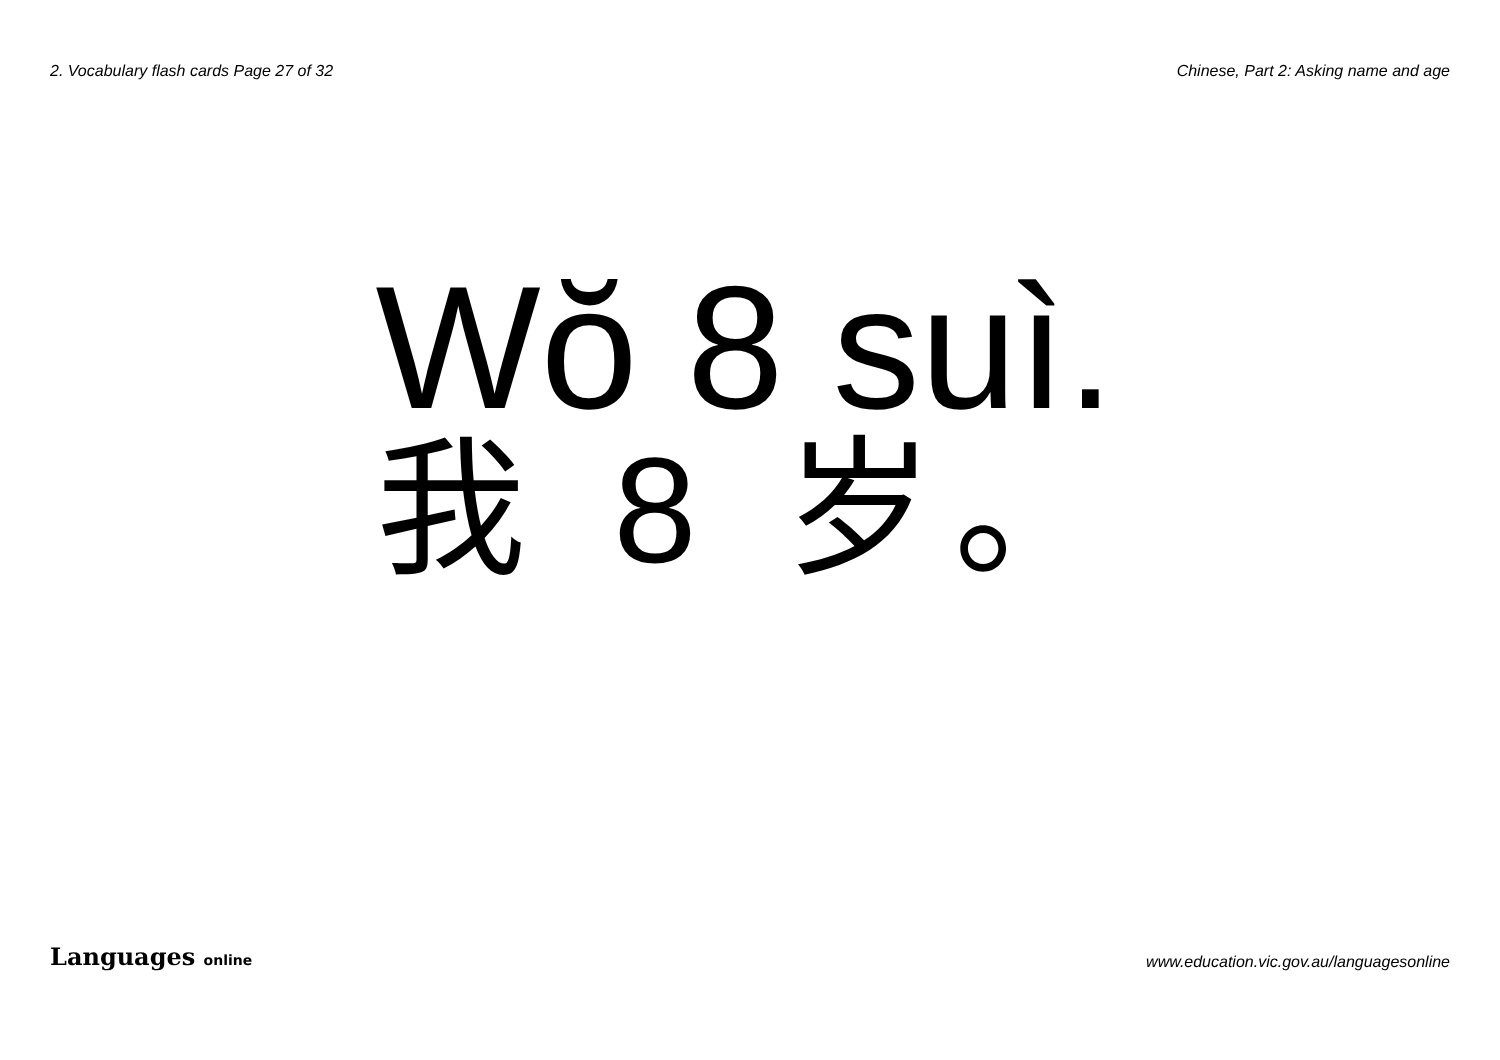2. Vocabulary flash cards Page 27 of 32 Chinese, Part 2: Asking name and age
Wŏ 8 suì.
我 8 岁。
Languages online www.education.vic.gov.au/languagesonline